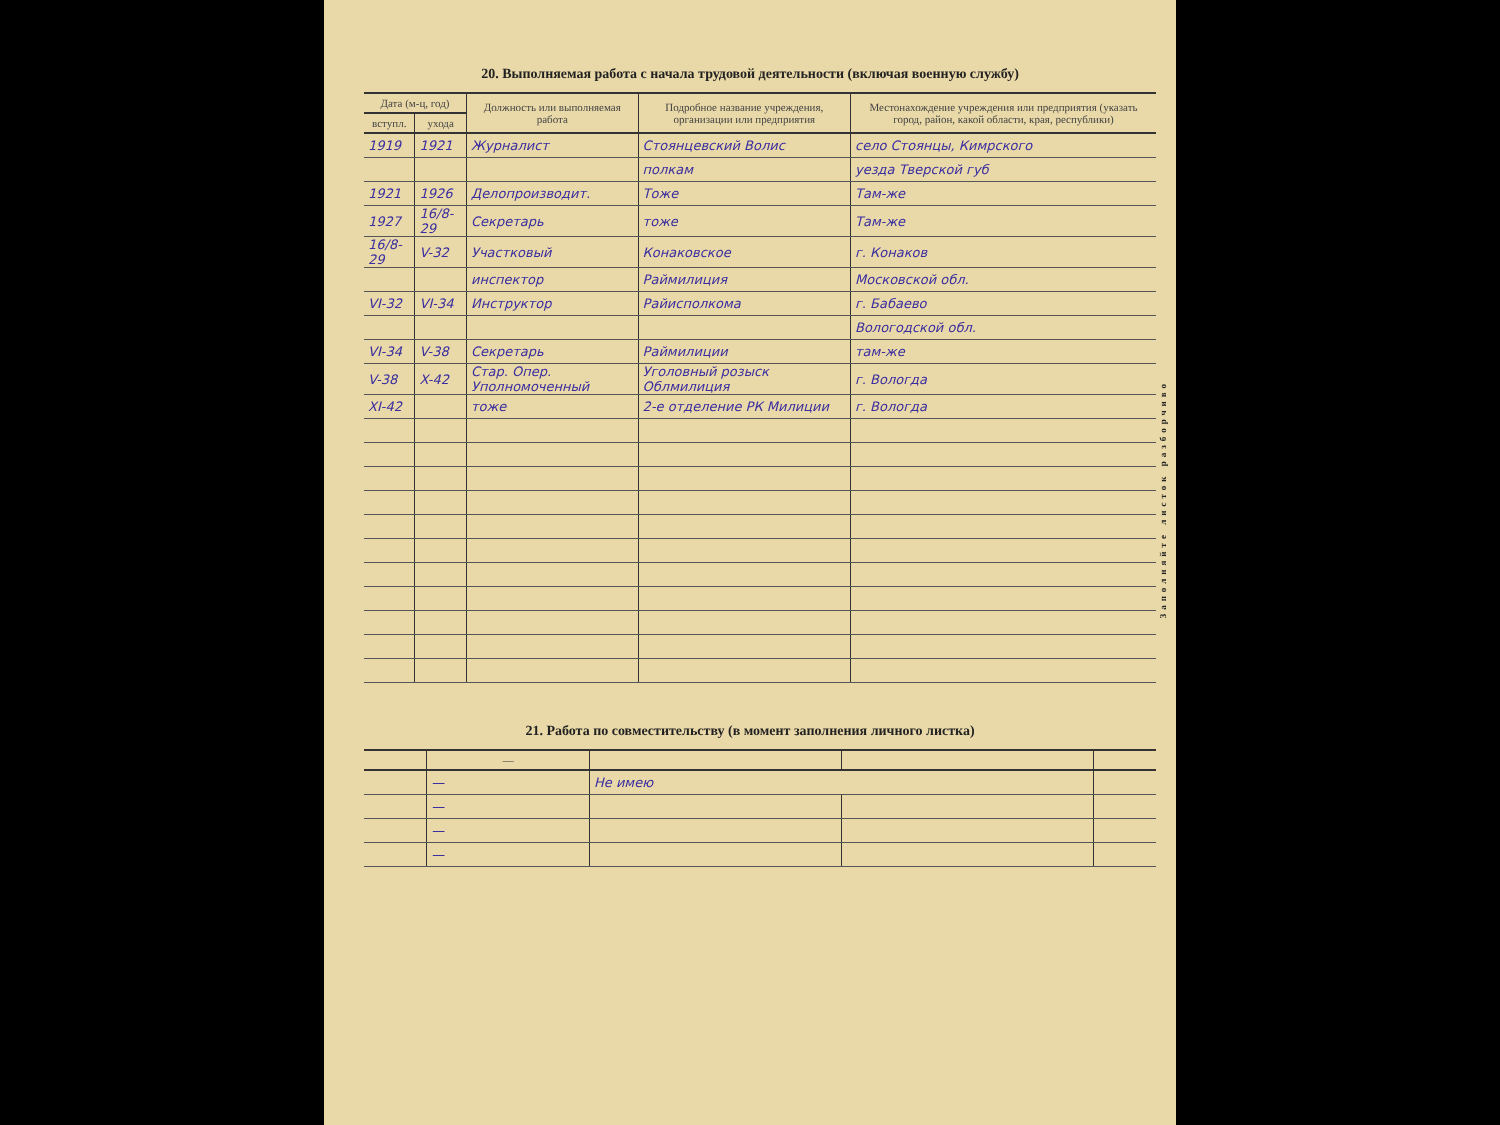20. Выполняемая работа с начала трудовой деятельности (включая военную службу)
| Дата (м-ц, год) | | Должность или выполняемая работа | Подробное название учреждения, организации или предприятия | Местонахождение учреждения или предприятия (указать город, район, какой области, края, республики) |
| --- | --- | --- | --- | --- |
| вступл. | ухода | | | |
| 1919 | 1921 | Журналист | Стоянцевский Волис | село Стоянцы, Кимрского |
| | | | полкам | уезда Тверской губ |
| 1921 | 1926 | Делопроизводит. | Тоже | Там-же |
| 1927 | 16/8-29 | Секретарь | тоже | Там-же |
| 16/8-29 | V-32 | Участковый | Конаковское | г. Конаков |
| | | инспектор | Раймилиция | Московской обл. |
| VI-32 | VI-34 | Инструктор | Райисполкома | г. Бабаево |
| | | | | Вологодской обл. |
| VI-34 | V-38 | Секретарь | Раймилиции | там-же |
| V-38 | X-42 | Стар. Опер. Уполномоченный | Уголовный розыск Облмилиция | г. Вологда |
| XI-42 | | тоже | 2-е отделение РК Милиции | г. Вологда |
21. Работа по совместительству (в момент заполнения личного листка)
| | — | | | |
| --- | --- | --- | --- | --- |
| | — | Не имею | | |
| | — | | | |
| | — | | | |
| | — | | | |
Заполняйте листок разборчиво